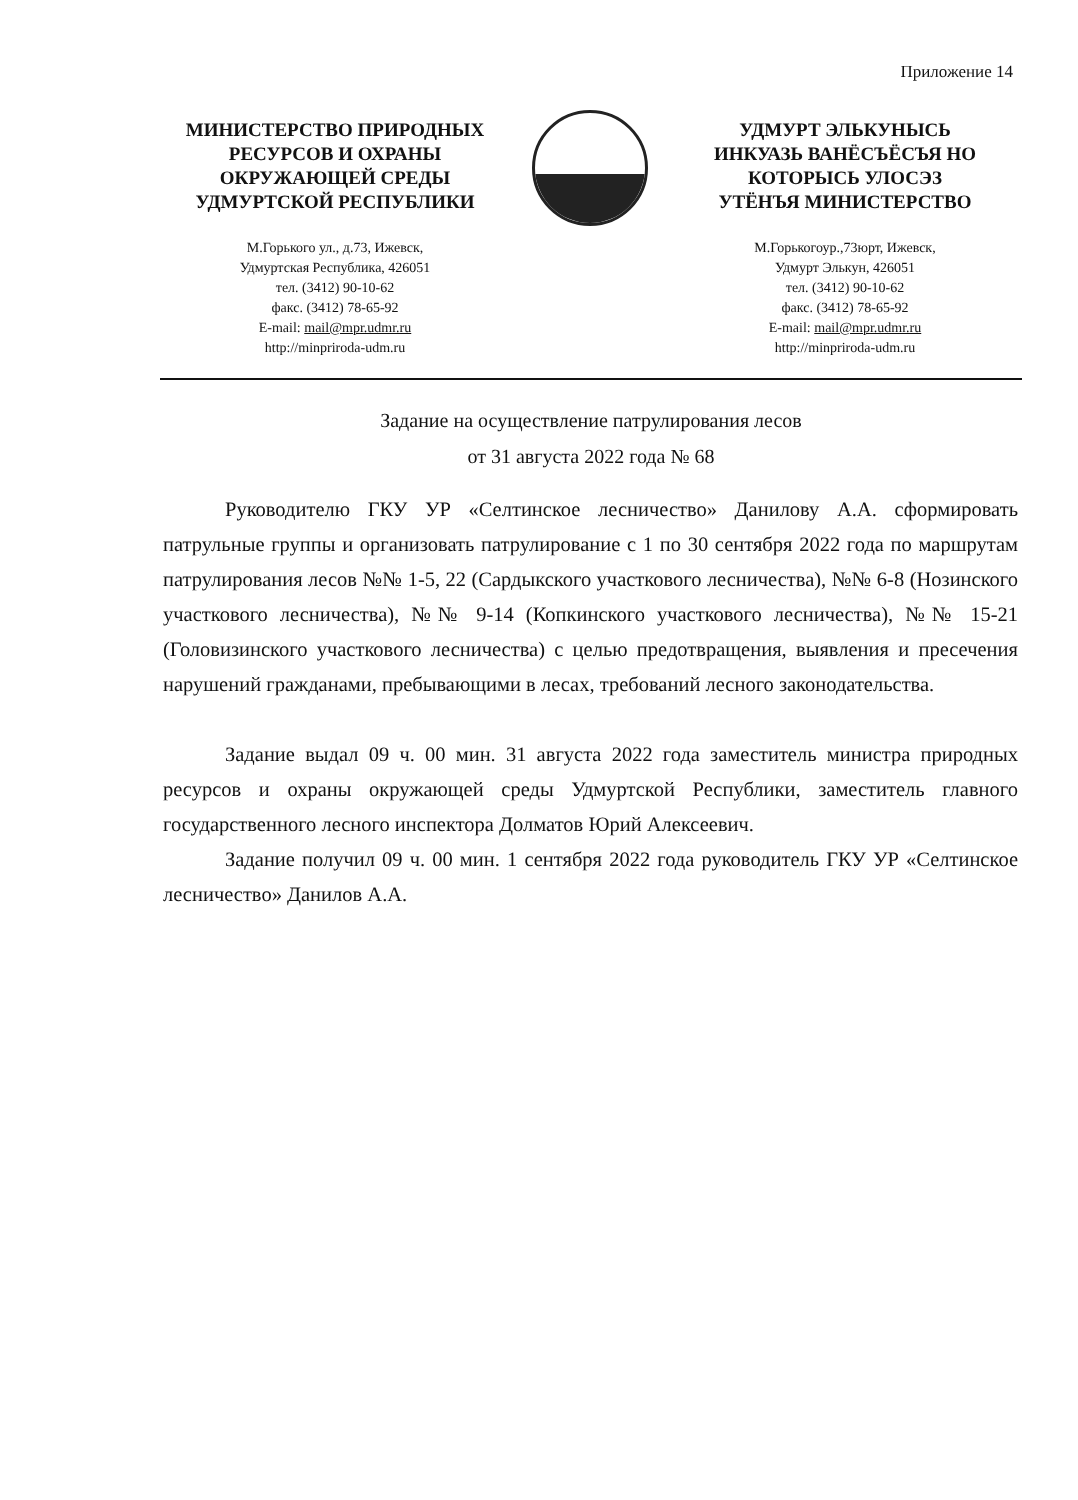Приложение 14
МИНИСТЕРСТВО ПРИРОДНЫХ
РЕСУРСОВ И ОХРАНЫ
ОКРУЖАЮЩЕЙ СРЕДЫ
УДМУРТСКОЙ РЕСПУБЛИКИ
М.Горького ул., д.73, Ижевск,
Удмуртская Республика, 426051
тел. (3412) 90-10-62
факс. (3412) 78-65-92
E-mail: mail@mpr.udmr.ru
http://minpriroda-udm.ru
УДМУРТ ЭЛЬКУНЫСЬ
ИНКУАЗЬ ВАНЁСЪЁСЪЯ НО
КОТОРЫСЬ УЛОСЭЗ
УТЁНЪЯ МИНИСТЕРСТВО
М.Горькогоур.,73юрт, Ижевск,
Удмурт Элькун, 426051
тел. (3412) 90-10-62
факс. (3412) 78-65-92
E-mail: mail@mpr.udmr.ru
http://minpriroda-udm.ru
Задание на осуществление патрулирования лесов
от 31 августа 2022 года № 68
Руководителю ГКУ УР «Селтинское лесничество» Данилову А.А. сформировать патрульные группы и организовать патрулирование с 1 по 30 сентября 2022 года по маршрутам патрулирования лесов №№ 1-5, 22 (Сардыкского участкового лесничества), №№ 6-8 (Нозинского участкового лесничества), №№ 9-14 (Копкинского участкового лесничества), №№ 15-21 (Головизинского участкового лесничества) с целью предотвращения, выявления и пресечения нарушений гражданами, пребывающими в лесах, требований лесного законодательства.
Задание выдал 09 ч. 00 мин. 31 августа 2022 года заместитель министра природных ресурсов и охраны окружающей среды Удмуртской Республики, заместитель главного государственного лесного инспектора Долматов Юрий Алексеевич.
Задание получил 09 ч. 00 мин. 1 сентября 2022 года руководитель ГКУ УР «Селтинское лесничество» Данилов А.А.